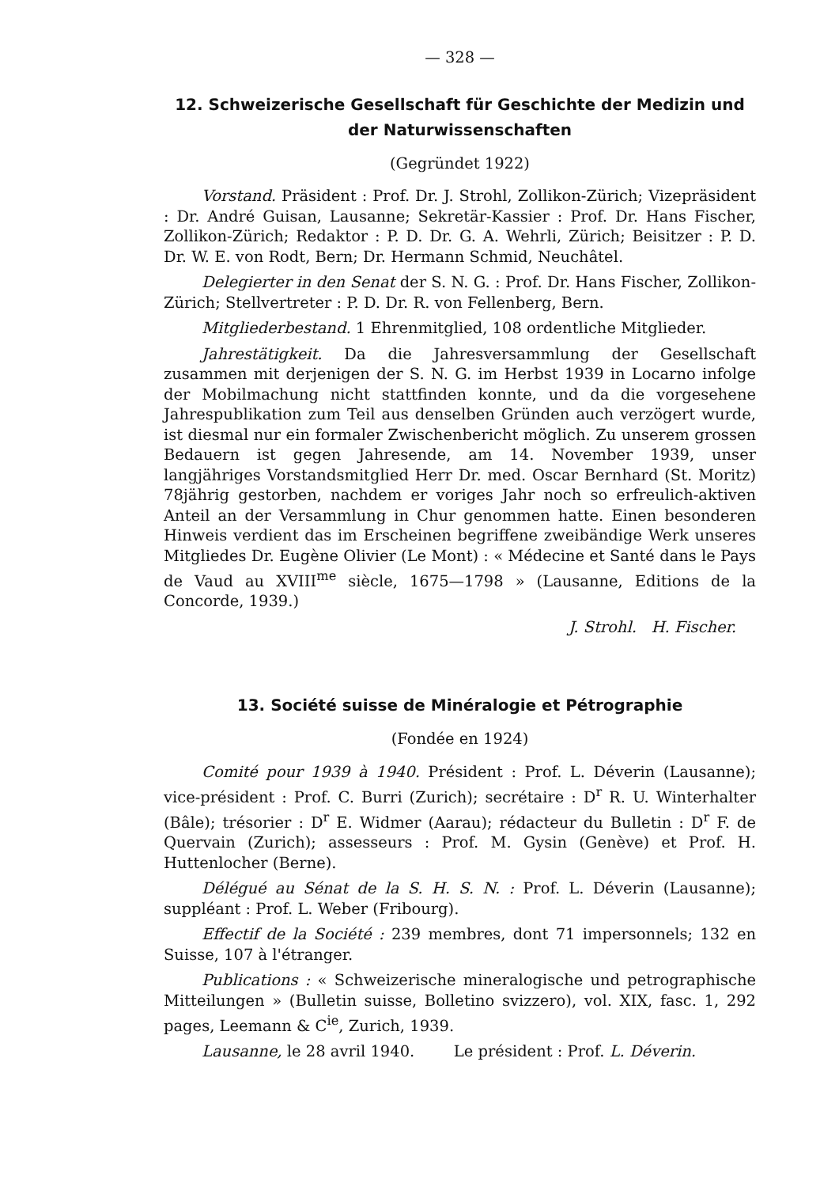— 328 —
12. Schweizerische Gesellschaft für Geschichte der Medizin und der Naturwissenschaften
(Gegründet 1922)
Vorstand. Präsident : Prof. Dr. J. Strohl, Zollikon-Zürich; Vizepräsident : Dr. André Guisan, Lausanne; Sekretär-Kassier : Prof. Dr. Hans Fischer, Zollikon-Zürich; Redaktor : P. D. Dr. G. A. Wehrli, Zürich; Beisitzer : P. D. Dr. W. E. von Rodt, Bern; Dr. Hermann Schmid, Neuchâtel.
Delegierter in den Senat der S. N. G. : Prof. Dr. Hans Fischer, Zollikon-Zürich; Stellvertreter : P. D. Dr. R. von Fellenberg, Bern.
Mitgliederbestand. 1 Ehrenmitglied, 108 ordentliche Mitglieder.
Jahrestätigkeit. Da die Jahresversammlung der Gesellschaft zusammen mit derjenigen der S. N. G. im Herbst 1939 in Locarno infolge der Mobilmachung nicht stattfinden konnte, und da die vorgesehene Jahrespublikation zum Teil aus denselben Gründen auch verzögert wurde, ist diesmal nur ein formaler Zwischenbericht möglich. Zu unserem grossen Bedauern ist gegen Jahresende, am 14. November 1939, unser langjähriges Vorstandsmitglied Herr Dr. med. Oscar Bernhard (St. Moritz) 78jährig gestorben, nachdem er voriges Jahr noch so erfreulich-aktiven Anteil an der Versammlung in Chur genommen hatte. Einen besonderen Hinweis verdient das im Erscheinen begriffene zweibändige Werk unseres Mitgliedes Dr. Eugène Olivier (Le Mont) : « Médecine et Santé dans le Pays de Vaud au XVIII<sup>me</sup> siècle, 1675—1798 » (Lausanne, Editions de la Concorde, 1939.)
J. Strohl. H. Fischer.
13. Société suisse de Minéralogie et Pétrographie
(Fondée en 1924)
Comité pour 1939 à 1940. Président : Prof. L. Déverin (Lausanne); vice-président : Prof. C. Burri (Zurich); secrétaire : D<sup>r</sup> R. U. Winterhalter (Bâle); trésorier : D<sup>r</sup> E. Widmer (Aarau); rédacteur du Bulletin : D<sup>r</sup> F. de Quervain (Zurich); assesseurs : Prof. M. Gysin (Genève) et Prof. H. Huttenlocher (Berne).
Délégué au Sénat de la S. H. S. N. : Prof. L. Déverin (Lausanne); suppléant : Prof. L. Weber (Fribourg).
Effectif de la Société : 239 membres, dont 71 impersonnels; 132 en Suisse, 107 à l'étranger.
Publications : « Schweizerische mineralogische und petrographische Mitteilungen » (Bulletin suisse, Bolletino svizzero), vol. XIX, fasc. 1, 292 pages, Leemann & C<sup>ie</sup>, Zurich, 1939.
Lausanne, le 28 avril 1940. Le président : Prof. L. Déverin.